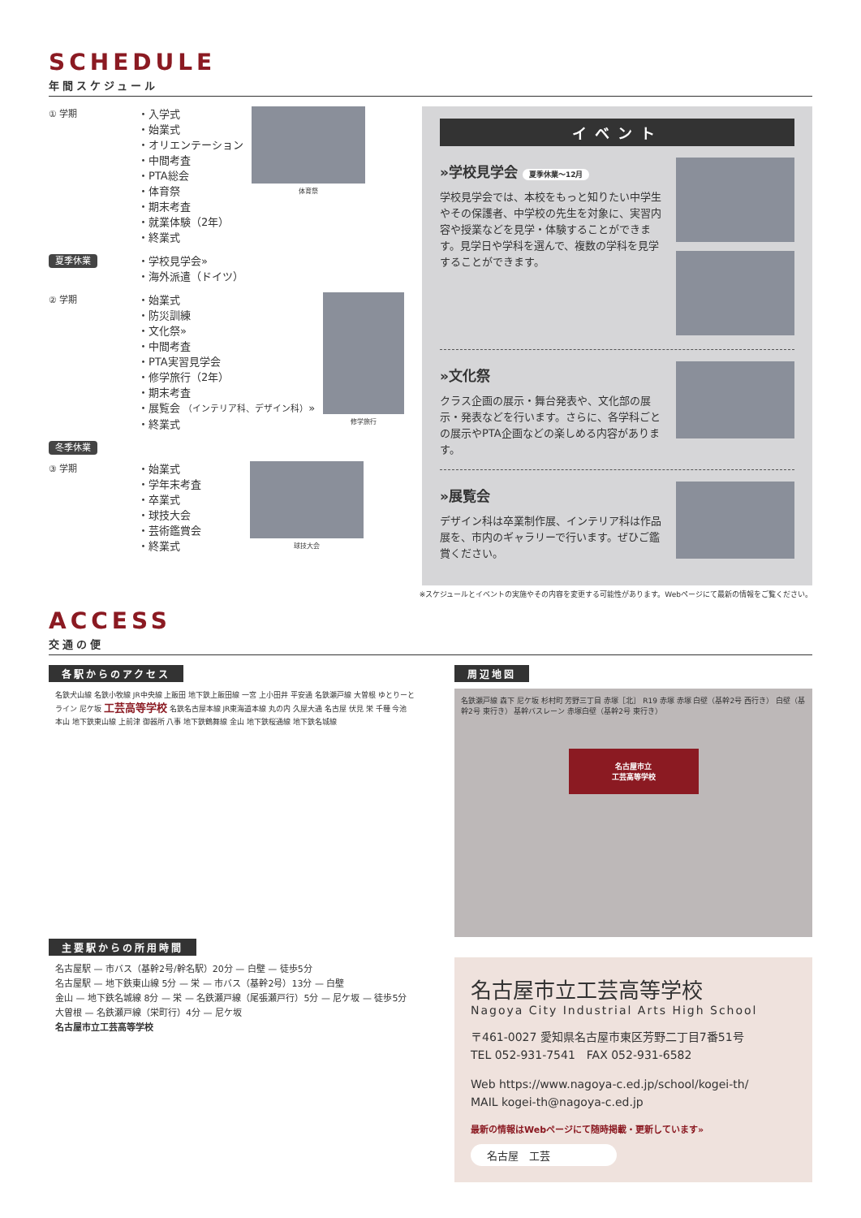SCHEDULE
年間スケジュール
① 学期
・入学式
・始業式
・オリエンテーション
・中間考査
・PTA総会
・体育祭
・期末考査
・就業体験（2年）
・終業式
体育祭
夏季休業
・学校見学会»
・海外派遣（ドイツ）
② 学期
・始業式
・防災訓練
・文化祭»
・中間考査
・PTA実習見学会
・修学旅行（2年）
・期末考査
・展覧会 （インテリア科、デザイン科）»
・終業式
修学旅行
冬季休業
③ 学期
・始業式
・学年末考査
・卒業式
・球技大会
・芸術鑑賞会
・終業式
球技大会
イベント
»学校見学会 夏季休業～12月
学校見学会では、本校をもっと知りたい中学生やその保護者、中学校の先生を対象に、実習内容や授業などを見学・体験することができます。見学日や学科を選んで、複数の学科を見学することができます。
»文化祭
クラス企画の展示・舞台発表や、文化部の展示・発表などを行います。さらに、各学科ごとの展示やPTA企画などの楽しめる内容があります。
»展覧会
デザイン科は卒業制作展、インテリア科は作品展を、市内のギャラリーで行います。ぜひご鑑賞ください。
※スケジュールとイベントの実施やその内容を変更する可能性があります。Webページにて最新の情報をご覧ください。
ACCESS
交通の便
各駅からのアクセス
名鉄犬山線 名鉄小牧線 JR中央線 上飯田 地下鉄上飯田線 一宮 上小田井 平安通 名鉄瀬戸線 大曽根 ゆとりーとライン 尼ケ坂 工芸高等学校 名鉄名古屋本線 JR東海道本線 丸の内 久屋大通 名古屋 伏見 栄 千種 今池 本山 地下鉄東山線 上前津 御器所 八事 地下鉄鶴舞線 金山 地下鉄桜通線 地下鉄名城線
主要駅からの所用時間
名古屋駅 — 市バス（基幹2号/幹名駅）20分 — 白壁 — 徒歩5分
名古屋駅 — 地下鉄東山線 5分 — 栄 — 市バス（基幹2号）13分 — 白壁
金山 — 地下鉄名城線 8分 — 栄 — 名鉄瀬戸線（尾張瀬戸行）5分 — 尼ケ坂 — 徒歩5分
大曽根 — 名鉄瀬戸線（栄町行）4分 — 尼ケ坂
名古屋市立工芸高等学校
周辺地図
名鉄瀬戸線 森下 尼ケ坂 杉村町 芳野三丁目 赤塚［北］ R19 赤塚 赤塚 白壁（基幹2号 西行き） 白壁（基幹2号 東行き） 基幹バスレーン 赤塚白壁（基幹2号 東行き）
名古屋市立
工芸高等学校
名古屋市立工芸高等学校
Nagoya City Industrial Arts High School
〒461-0027 愛知県名古屋市東区芳野二丁目7番51号
TEL 052-931-7541　FAX 052-931-6582
Web https://www.nagoya-c.ed.jp/school/kogei-th/
MAIL kogei-th@nagoya-c.ed.jp
最新の情報はWebページにて随時掲載・更新しています»
名古屋　工芸